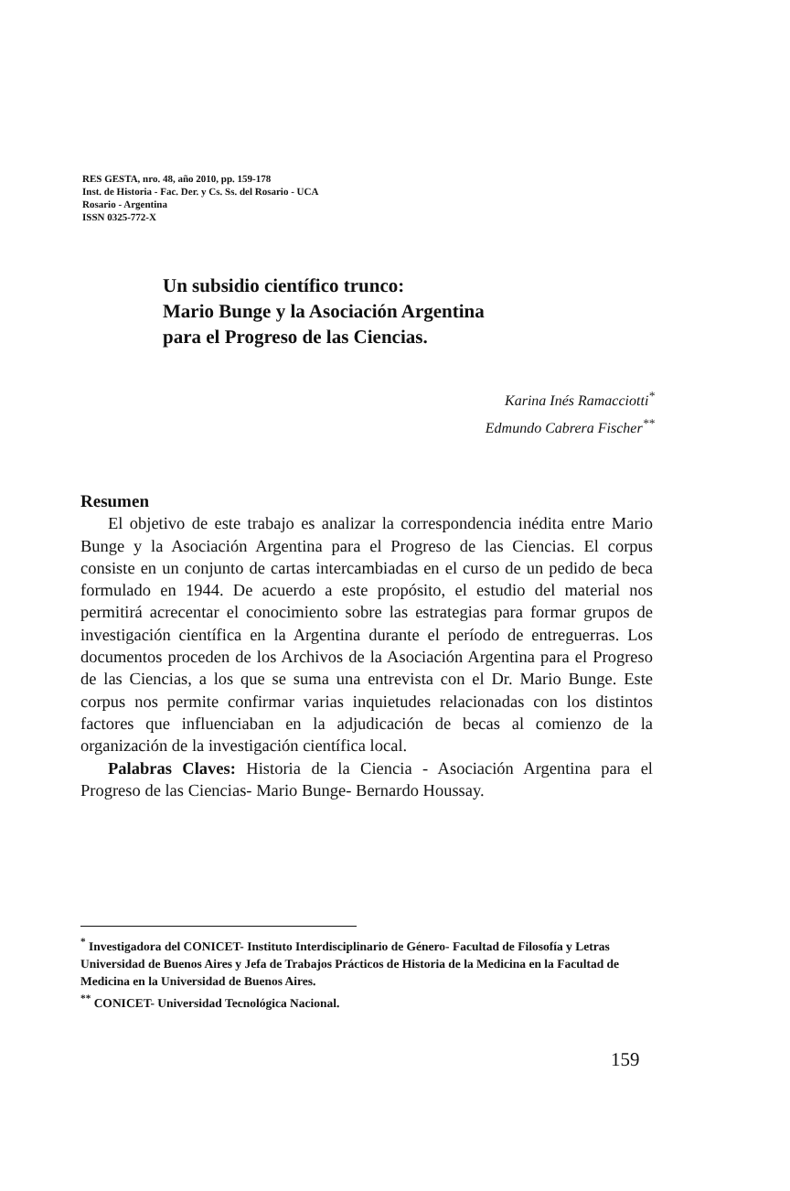RES GESTA, nro. 48, año 2010, pp. 159-178
Inst. de Historia - Fac. Der. y Cs. Ss. del Rosario - UCA
Rosario - Argentina
ISSN 0325-772-X
Un subsidio científico trunco:
Mario Bunge y la Asociación Argentina
para el Progreso de las Ciencias.
Karina Inés Ramacciotti<sup>*</sup>
Edmundo Cabrera Fischer<sup>**</sup>
Resumen
El objetivo de este trabajo es analizar la correspondencia inédita entre Mario Bunge y la Asociación Argentina para el Progreso de las Ciencias. El corpus consiste en un conjunto de cartas intercambiadas en el curso de un pedido de beca formulado en 1944. De acuerdo a este propósito, el estudio del material nos permitirá acrecentar el conocimiento sobre las estrategias para formar grupos de investigación científica en la Argentina durante el período de entreguerras. Los documentos proceden de los Archivos de la Asociación Argentina para el Progreso de las Ciencias, a los que se suma una entrevista con el Dr. Mario Bunge. Este corpus nos permite confirmar varias inquietudes relacionadas con los distintos factores que influenciaban en la adjudicación de becas al comienzo de la organización de la investigación científica local.
Palabras Claves: Historia de la Ciencia - Asociación Argentina para el Progreso de las Ciencias- Mario Bunge- Bernardo Houssay.
<sup>*</sup> Investigadora del CONICET- Instituto Interdisciplinario de Género- Facultad de Filosofía y Letras Universidad de Buenos Aires y Jefa de Trabajos Prácticos de Historia de la Medicina en la Facultad de Medicina en la Universidad de Buenos Aires.
<sup>**</sup> CONICET- Universidad Tecnológica Nacional.
159